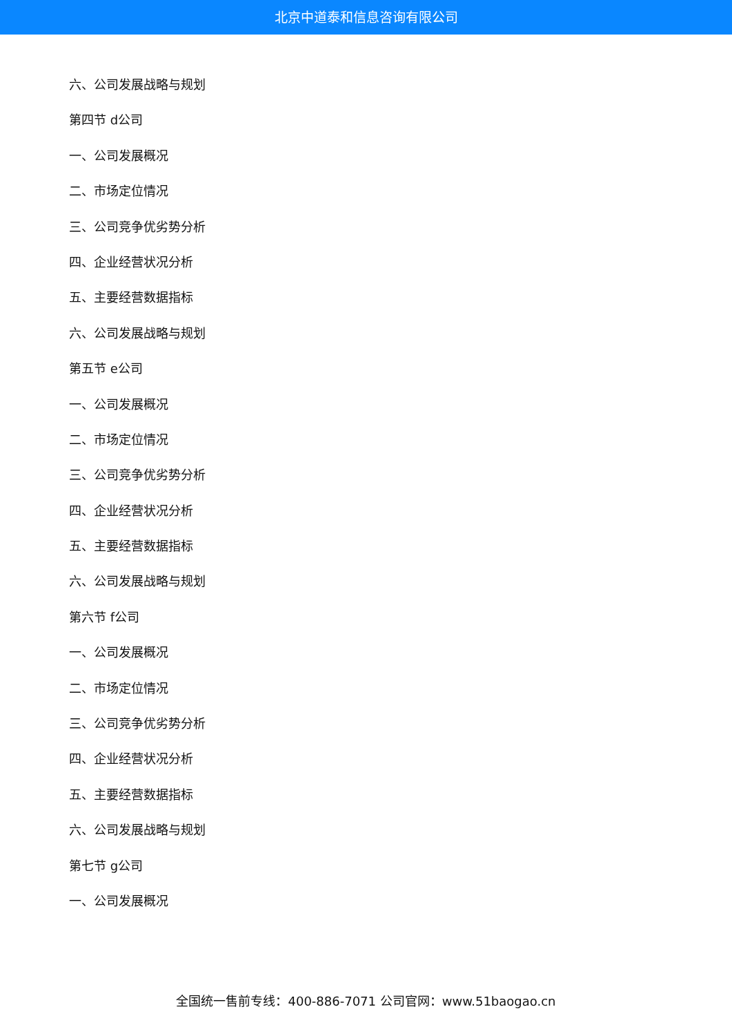北京中道泰和信息咨询有限公司
六、公司发展战略与规划
第四节 d公司
一、公司发展概况
二、市场定位情况
三、公司竞争优劣势分析
四、企业经营状况分析
五、主要经营数据指标
六、公司发展战略与规划
第五节 e公司
一、公司发展概况
二、市场定位情况
三、公司竞争优劣势分析
四、企业经营状况分析
五、主要经营数据指标
六、公司发展战略与规划
第六节 f公司
一、公司发展概况
二、市场定位情况
三、公司竞争优劣势分析
四、企业经营状况分析
五、主要经营数据指标
六、公司发展战略与规划
第七节 g公司
一、公司发展概况
全国统一售前专线：400-886-7071 公司官网：www.51baogao.cn